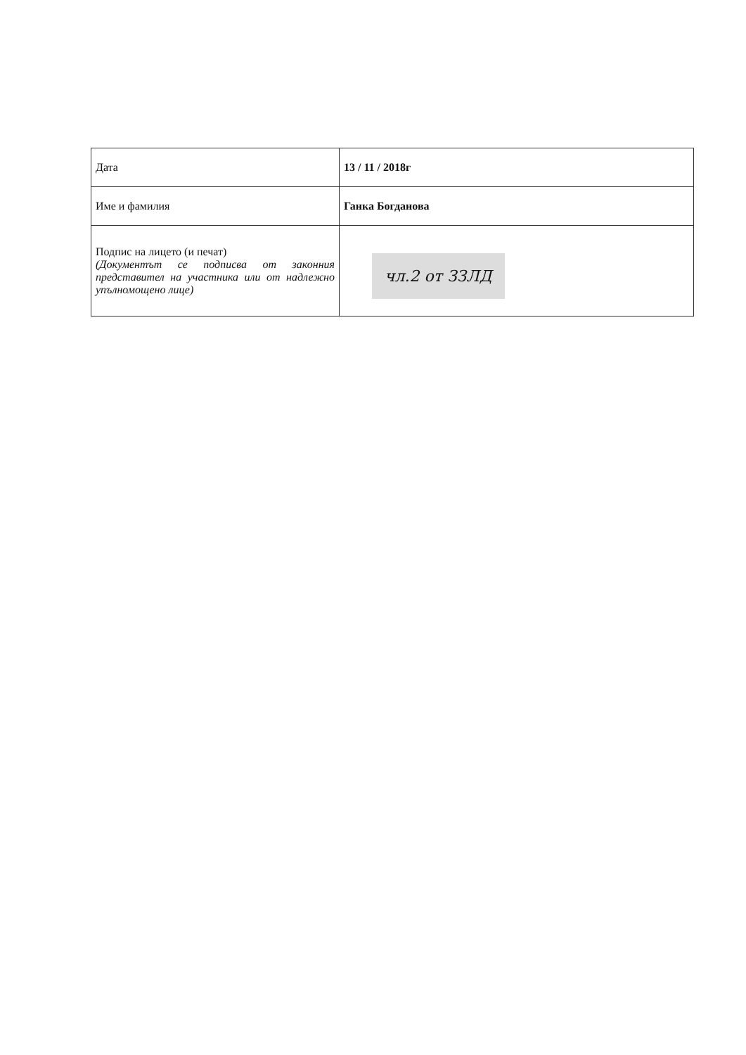| Дата | 13 / 11 / 2018г |
| Име и фамилия | Ганка Богданова |
| Подпис на лицето (и печат) (Документът се подписва от законния представител на участника или от надлежно упълномощено лице) | чл.2 от ЗЗЛД |